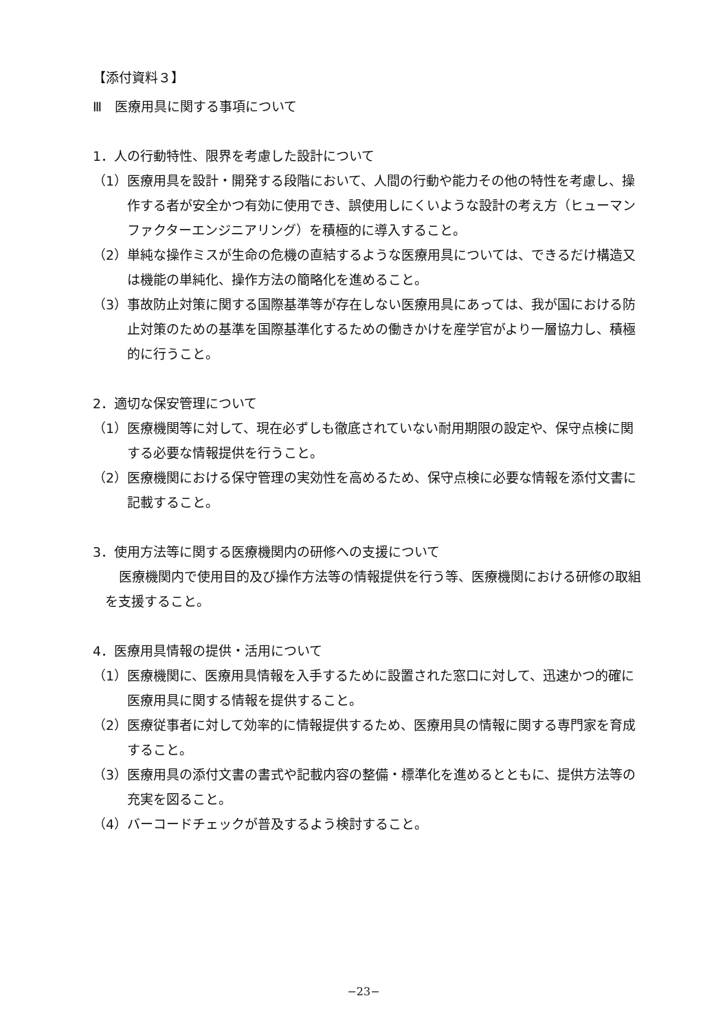【添付資料３】
Ⅲ　医療用具に関する事項について
1．人の行動特性、限界を考慮した設計について
（1）医療用具を設計・開発する段階において、人間の行動や能力その他の特性を考慮し、操作する者が安全かつ有効に使用でき、誤使用しにくいような設計の考え方（ヒューマンファクターエンジニアリング）を積極的に導入すること。
（2）単純な操作ミスが生命の危機の直結するような医療用具については、できるだけ構造又は機能の単純化、操作方法の簡略化を進めること。
（3）事故防止対策に関する国際基準等が存在しない医療用具にあっては、我が国における防止対策のための基準を国際基準化するための働きかけを産学官がより一層協力し、積極的に行うこと。
2．適切な保安管理について
（1）医療機関等に対して、現在必ずしも徹底されていない耐用期限の設定や、保守点検に関する必要な情報提供を行うこと。
（2）医療機関における保守管理の実効性を高めるため、保守点検に必要な情報を添付文書に記載すること。
3．使用方法等に関する医療機関内の研修への支援について
医療機関内で使用目的及び操作方法等の情報提供を行う等、医療機関における研修の取組を支援すること。
4．医療用具情報の提供・活用について
（1）医療機関に、医療用具情報を入手するために設置された窓口に対して、迅速かつ的確に医療用具に関する情報を提供すること。
（2）医療従事者に対して効率的に情報提供するため、医療用具の情報に関する専門家を育成すること。
（3）医療用具の添付文書の書式や記載内容の整備・標準化を進めるとともに、提供方法等の充実を図ること。
（4）バーコードチェックが普及するよう検討すること。
−23−